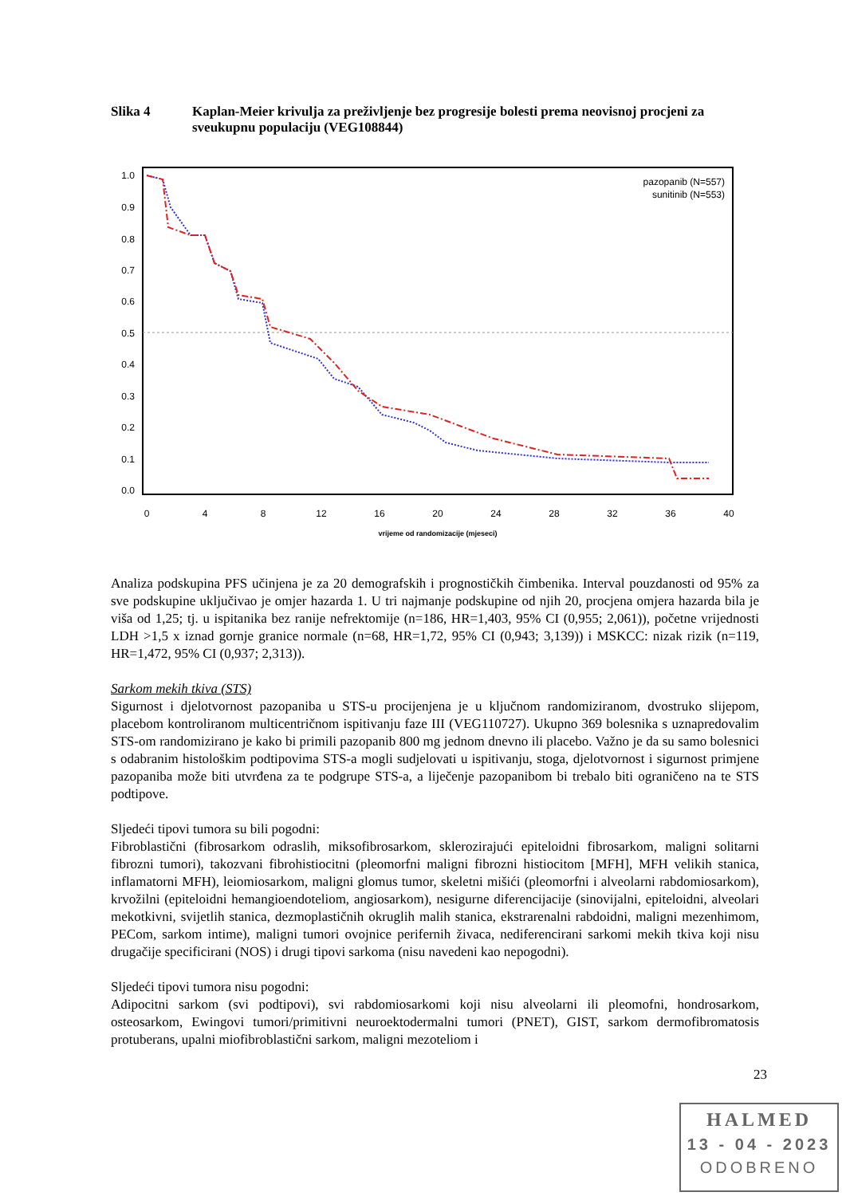Slika 4 Kaplan-Meier krivulja za preživljenje bez progresije bolesti prema neovisnoj procjeni za sveukupnu populaciju (VEG108844)
1.0
0.9
0.8
0.7
0.6
0.5
0.4
0.3
0.2
0.1
0.0
0
4
8
12
16
20
24
28
32
36
40
vrijeme od randomizacije (mjeseci)
pazopanib (N=557)
sunitinib (N=553)
Analiza podskupina PFS učinjena je za 20 demografskih i prognostičkih čimbenika. Interval pouzdanosti od 95% za sve podskupine uključivao je omjer hazarda 1. U tri najmanje podskupine od njih 20, procjena omjera hazarda bila je viša od 1,25; tj. u ispitanika bez ranije nefrektomije (n=186, HR=1,403, 95% CI (0,955; 2,061)), početne vrijednosti LDH >1,5 x iznad gornje granice normale (n=68, HR=1,72, 95% CI (0,943; 3,139)) i MSKCC: nizak rizik (n=119, HR=1,472, 95% CI (0,937; 2,313)).
Sarkom mekih tkiva (STS)
Sigurnost i djelotvornost pazopaniba u STS-u procijenjena je u ključnom randomiziranom, dvostruko slijepom, placebom kontroliranom multicentričnom ispitivanju faze III (VEG110727). Ukupno 369 bolesnika s uznapredovalim STS-om randomizirano je kako bi primili pazopanib 800 mg jednom dnevno ili placebo. Važno je da su samo bolesnici s odabranim histološkim podtipovima STS-a mogli sudjelovati u ispitivanju, stoga, djelotvornost i sigurnost primjene pazopaniba može biti utvrđena za te podgrupe STS-a, a liječenje pazopanibom bi trebalo biti ograničeno na te STS podtipove.
Sljedeći tipovi tumora su bili pogodni:
Fibroblastični (fibrosarkom odraslih, miksofibrosarkom, sklerozirajući epiteloidni fibrosarkom, maligni solitarni fibrozni tumori), takozvani fibrohistiocitni (pleomorfni maligni fibrozni histiocitom [MFH], MFH velikih stanica, inflamatorni MFH), leiomiosarkom, maligni glomus tumor, skeletni mišići (pleomorfni i alveolarni rabdomiosarkom), krvožilni (epiteloidni hemangioendoteliom, angiosarkom), nesigurne diferencijacije (sinovijalni, epiteloidni, alveolari mekotkivni, svijetlih stanica, dezmoplastičnih okruglih malih stanica, ekstrarenalni rabdoidni, maligni mezenhimom, PECom, sarkom intime), maligni tumori ovojnice perifernih živaca, nediferencirani sarkomi mekih tkiva koji nisu drugačije specificirani (NOS) i drugi tipovi sarkoma (nisu navedeni kao nepogodni).
Sljedeći tipovi tumora nisu pogodni:
Adipocitni sarkom (svi podtipovi), svi rabdomiosarkomi koji nisu alveolarni ili pleomofni, hondrosarkom, osteosarkom, Ewingovi tumori/primitivni neuroektodermalni tumori (PNET), GIST, sarkom dermofibromatosis protuberans, upalni miofibroblastični sarkom, maligni mezoteliom i
23
HALMED
13 - 04 - 2023
ODOBRENO